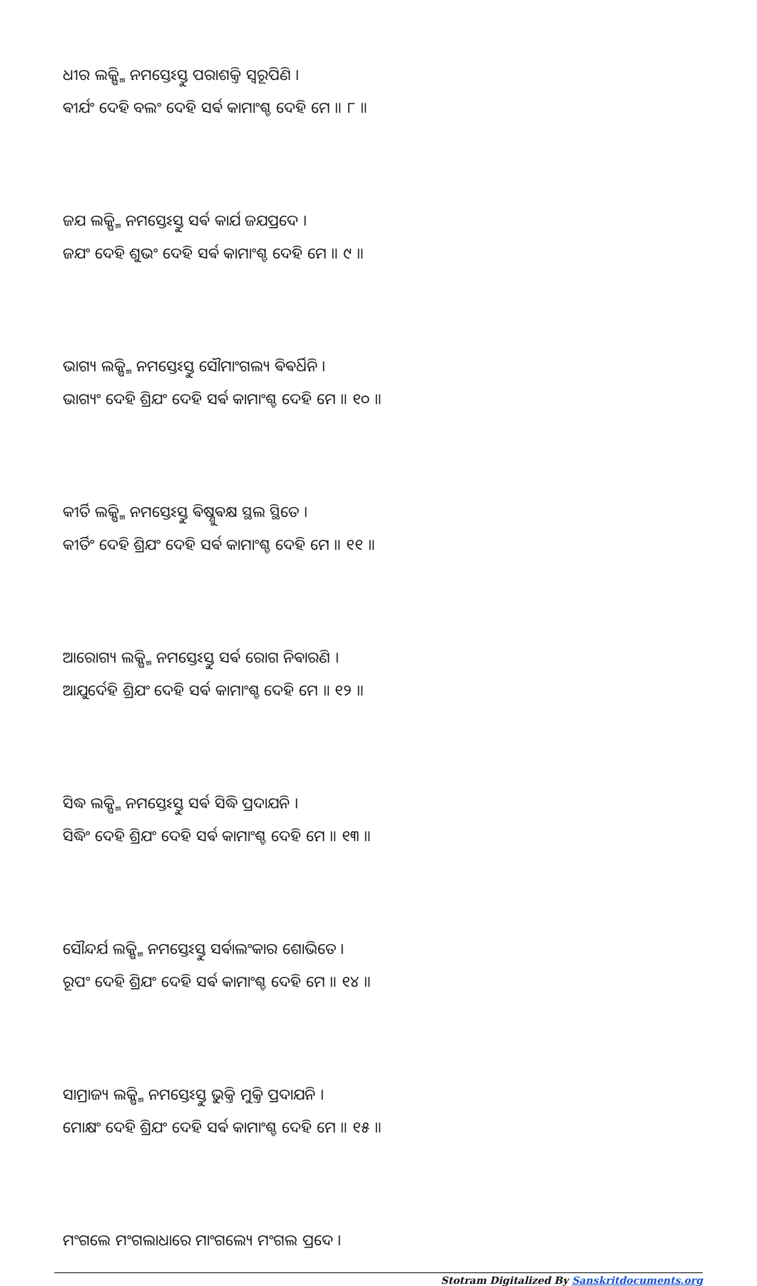ଧୀର ଲକ୍ଷ୍ମି ନମସ୍ତେଽସ୍ତୁ ପରାଶକ୍ତି ସ୍ଵରୂପିଣି ।
ଵୀର୍ଯଂ ଦେହି ବଲଂ ଦେହି ସର୍ଵ କାମାଂଶ୍ଚ ଦେହି ମେ ॥ ୮ ॥
ଜଯ ଲକ୍ଷ୍ମି ନମସ୍ତେଽସ୍ତୁ ସର୍ଵ କାର୍ଯ ଜଯପ୍ରଦେ ।
ଜଯଂ ଦେହି ଶୁଭଂ ଦେହି ସର୍ଵ କାମାଂଶ୍ଚ ଦେହି ମେ ॥ ୯ ॥
ଭାଗ୍ୟ ଲକ୍ଷ୍ମି ନମସ୍ତେଽସ୍ତୁ ସୌମାଂଗଲ୍ୟ ଵିଵର୍ଧିନି ।
ଭାଗ୍ୟଂ ଦେହି ଶ୍ରିଯଂ ଦେହି ସର୍ଵ କାମାଂଶ୍ଚ ଦେହି ମେ ॥ ୧୦ ॥
କୀର୍ତି ଲକ୍ଷ୍ମି ନମସ୍ତେଽସ୍ତୁ ଵିଷ୍ଣୁଵକ୍ଷ ସ୍ଥଲ ସ୍ଥିତେ ।
କୀର୍ତିଂ ଦେହି ଶ୍ରିଯଂ ଦେହି ସର୍ଵ କାମାଂଶ୍ଚ ଦେହି ମେ ॥ ୧୧ ॥
ଆରୋଗ୍ୟ ଲକ୍ଷ୍ମି ନମସ୍ତେଽସ୍ତୁ ସର୍ଵ ରୋଗ ନିଵାରଣି ।
ଆଯୁର୍ଦେହି ଶ୍ରିଯଂ ଦେହି ସର୍ଵ କାମାଂଶ୍ଚ ଦେହି ମେ ॥ ୧୨ ॥
ସିଦ୍ଧ ଲକ୍ଷ୍ମି ନମସ୍ତେଽସ୍ତୁ ସର୍ଵ ସିଦ୍ଧି ପ୍ରଦାଯନି ।
ସିଦ୍ଧିଂ ଦେହି ଶ୍ରିଯଂ ଦେହି ସର୍ଵ କାମାଂଶ୍ଚ ଦେହି ମେ ॥ ୧୩ ॥
ସୌନ୍ଦର୍ଯ ଲକ୍ଷ୍ମି ନମସ୍ତେଽସ୍ତୁ ସର୍ଵାଲଂକାର ଶୋଭିତେ ।
ରୂପଂ ଦେହି ଶ୍ରିଯଂ ଦେହି ସର୍ଵ କାମାଂଶ୍ଚ ଦେହି ମେ ॥ ୧୪ ॥
ସାମ୍ରାଜ୍ୟ ଲକ୍ଷ୍ମି ନମସ୍ତେଽସ୍ତୁ ଭୁକ୍ତି ମୁକ୍ତି ପ୍ରଦାଯନି ।
ମୋକ୍ଷଂ ଦେହି ଶ୍ରିଯଂ ଦେହି ସର୍ଵ କାମାଂଶ୍ଚ ଦେହି ମେ ॥ ୧୫ ॥
ମଂଗଲେ ମଂଗଲାଧାରେ ମାଂଗଲ୍ୟେ ମଂଗଲ ପ୍ରଦେ ।
Stotram Digitalized By Sanskritdocuments.org